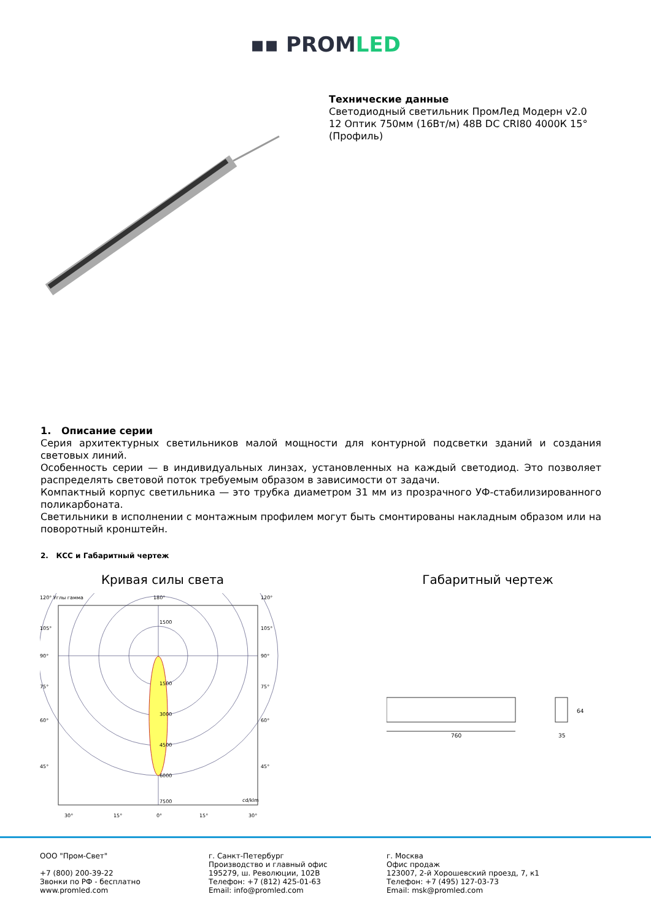▪▪ PROMLED
Технические данные
Светодиодный светильник ПромЛед Модерн v2.0
12 Оптик 750мм (16Вт/м) 48В DC CRI80 4000К 15°
(Профиль)
1. Описание серии
Серия архитектурных светильников малой мощности для контурной подсветки зданий и создания световых линий.
Особенность серии — в индивидуальных линзах, установленных на каждый светодиод. Это позволяет распределять световой поток требуемым образом в зависимости от задачи.
Компактный корпус светильника — это трубка диаметром 31 мм из прозрачного УФ-стабилизированного поликарбоната.
Светильники в исполнении с монтажным профилем могут быть смонтированы накладным образом или на поворотный кронштейн.
2. КСС и Габаритный чертеж
Кривая силы света
120° Углы гамма
180°
120°
1500
1500
3000
4500
6000
7500
cd/klm
105°
105°
90°
90°
75°
75°
60°
60°
45°
45°
30°
15°
0°
15°
30°
Габаритный чертеж
760
35
64
ООО "Пром-Свет"
+7 (800) 200-39-22
Звонки по РФ - бесплатно
www.promled.com
г. Санкт-Петербург
Производство и главный офис
195279, ш. Революции, 102В
Телефон: +7 (812) 425-01-63
Email: info@promled.com
г. Москва
Офис продаж
123007, 2-й Хорошевский проезд, 7, к1
Телефон: +7 (495) 127-03-73
Email: msk@promled.com